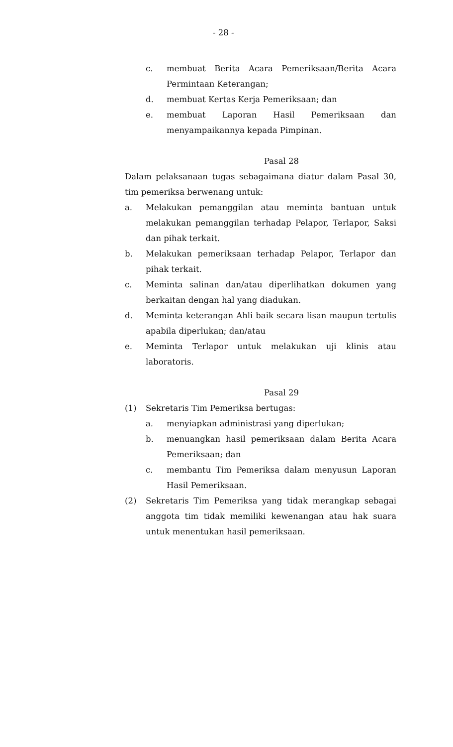- 28 -
c. membuat Berita Acara Pemeriksaan/Berita Acara Permintaan Keterangan;
d. membuat Kertas Kerja Pemeriksaan; dan
e. membuat Laporan Hasil Pemeriksaan dan menyampaikannya kepada Pimpinan.
Pasal 28
Dalam pelaksanaan tugas sebagaimana diatur dalam Pasal 30, tim pemeriksa berwenang untuk:
a. Melakukan pemanggilan atau meminta bantuan untuk melakukan pemanggilan terhadap Pelapor, Terlapor, Saksi dan pihak terkait.
b. Melakukan pemeriksaan terhadap Pelapor, Terlapor dan pihak terkait.
c. Meminta salinan dan/atau diperlihatkan dokumen yang berkaitan dengan hal yang diadukan.
d. Meminta keterangan Ahli baik secara lisan maupun tertulis apabila diperlukan; dan/atau
e. Meminta Terlapor untuk melakukan uji klinis atau laboratoris.
Pasal 29
(1) Sekretaris Tim Pemeriksa bertugas:
a. menyiapkan administrasi yang diperlukan;
b. menuangkan hasil pemeriksaan dalam Berita Acara Pemeriksaan; dan
c. membantu Tim Pemeriksa dalam menyusun Laporan Hasil Pemeriksaan.
(2) Sekretaris Tim Pemeriksa yang tidak merangkap sebagai anggota tim tidak memiliki kewenangan atau hak suara untuk menentukan hasil pemeriksaan.